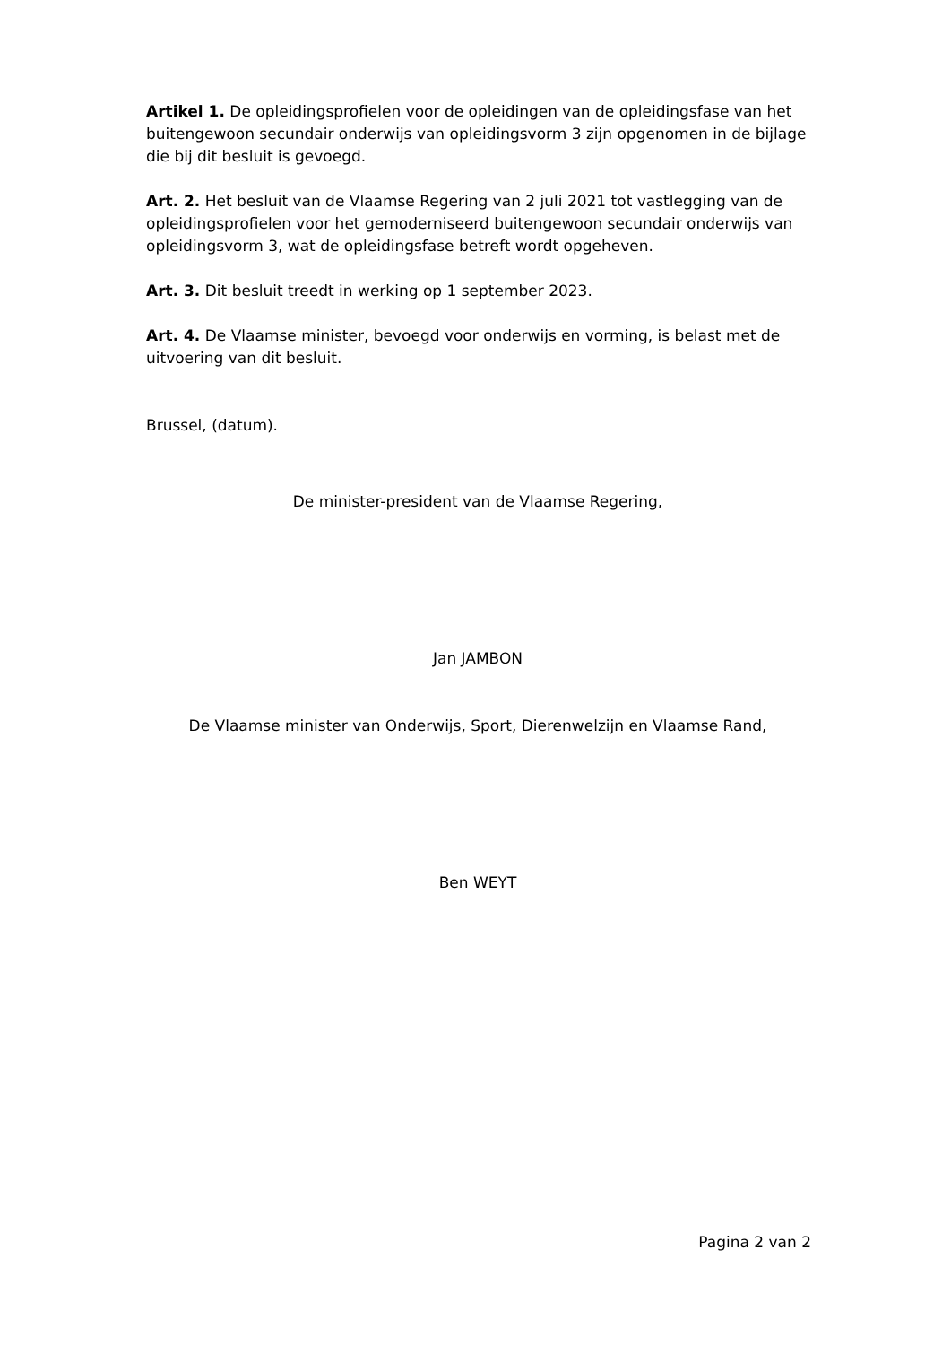Artikel 1. De opleidingsprofielen voor de opleidingen van de opleidingsfase van het buitengewoon secundair onderwijs van opleidingsvorm 3 zijn opgenomen in de bijlage die bij dit besluit is gevoegd.
Art. 2. Het besluit van de Vlaamse Regering van 2 juli 2021 tot vastlegging van de opleidingsprofielen voor het gemoderniseerd buitengewoon secundair onderwijs van opleidingsvorm 3, wat de opleidingsfase betreft wordt opgeheven.
Art. 3. Dit besluit treedt in werking op 1 september 2023.
Art. 4. De Vlaamse minister, bevoegd voor onderwijs en vorming, is belast met de uitvoering van dit besluit.
Brussel, (datum).
De minister-president van de Vlaamse Regering,
Jan JAMBON
De Vlaamse minister van Onderwijs, Sport, Dierenwelzijn en Vlaamse Rand,
Ben WEYT
Pagina 2 van 2